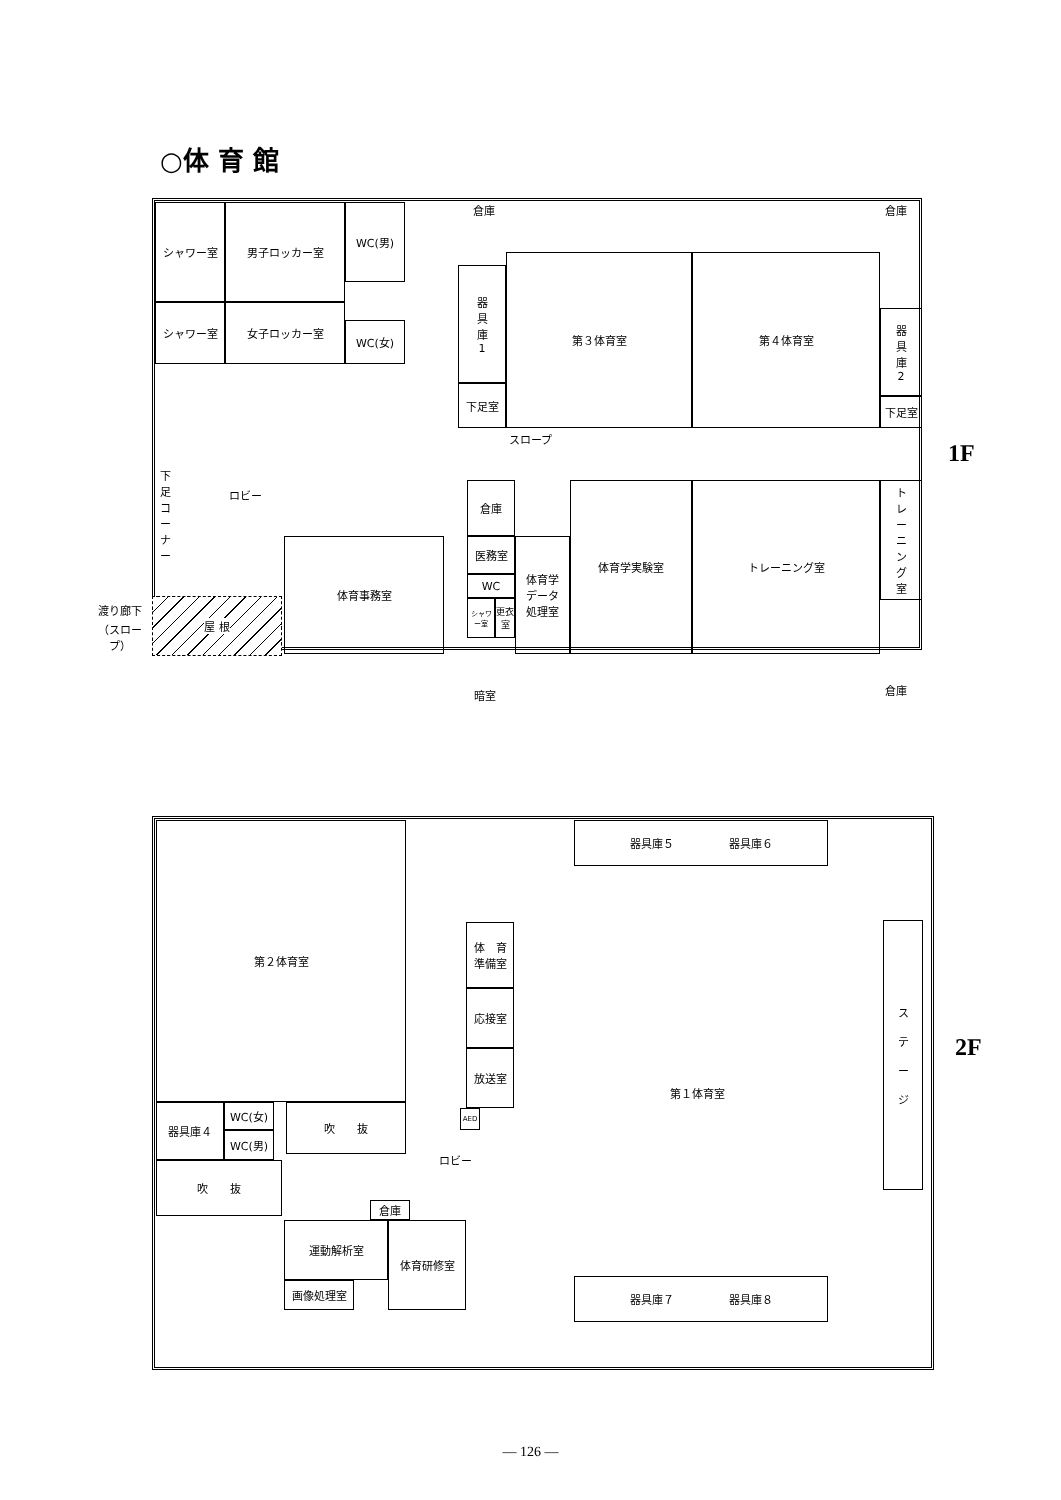○体 育 館
シャワー室 男子ロッカー室 WC(男)
シャワー室 女子ロッカー室
WC(女)
器
具
庫
1
下足室
第３体育室 第４体育室
器
具
庫
2
下足室
スロープ
下足コーナー
ロビー 倉庫
医務室
WC
シャワー室
更衣室
体育学
データ
処理室
体育学実験室 トレーニング室
ト
レ
ー
ニ
ン
グ
室
体育事務室
渡り廊下
（スロープ）
屋 根
倉庫 倉庫
暗室 倉庫
1F
第２体育室 器具庫５　　　　　器具庫６
体　育
準備室
応接室
放送室
第１体育室
ス
テ
ー
ジ
器具庫４ WC(女)
WC(男)
吹　　抜
吹　　抜
ロビー
AED
倉庫
運動解析室
画像処理室
体育研修室
器具庫７　　　　　器具庫８
2F
— 126 —